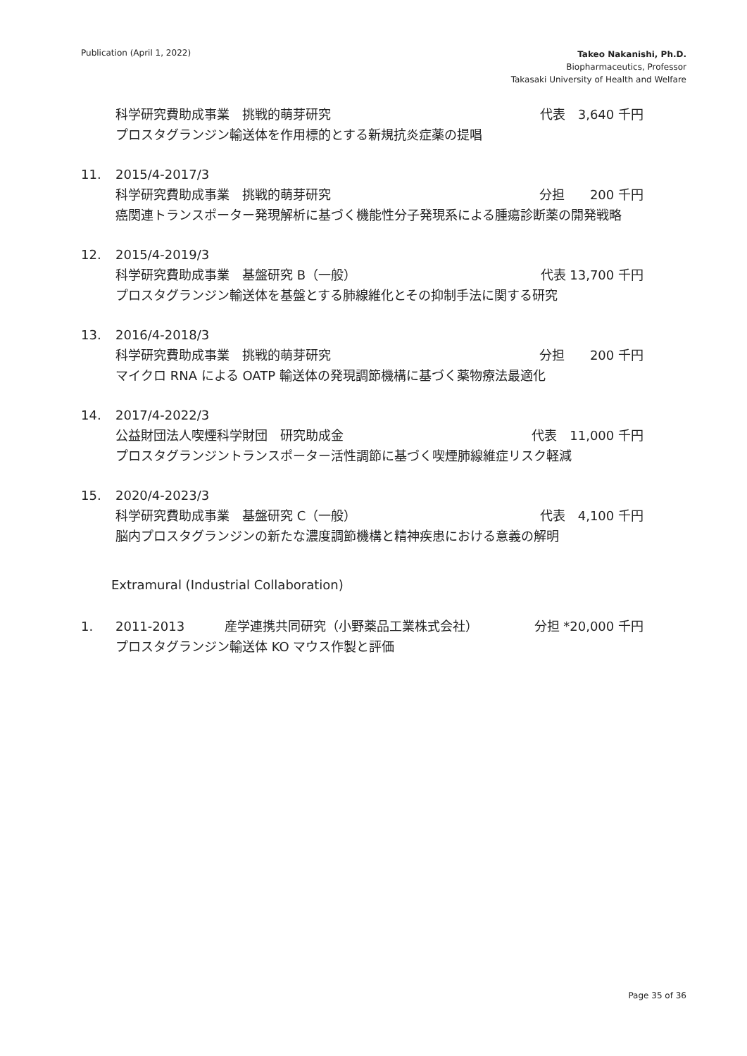Publication (April 1, 2022)
Takeo Nakanishi, Ph.D.
Biopharmaceutics, Professor
Takasaki University of Health and Welfare
科学研究費助成事業　挑戦的萌芽研究 代表　3,640 千円
プロスタグランジン輸送体を作用標的とする新規抗炎症薬の提唱
11. 2015/4-2017/3
科学研究費助成事業　挑戦的萌芽研究 分担　　200 千円
癌関連トランスポーター発現解析に基づく機能性分子発現系による腫瘍診断薬の開発戦略
12. 2015/4-2019/3
科学研究費助成事業　基盤研究 B（一般） 代表 13,700 千円
プロスタグランジン輸送体を基盤とする肺線維化とその抑制手法に関する研究
13. 2016/4-2018/3
科学研究費助成事業　挑戦的萌芽研究 分担　　200 千円
マイクロ RNA による OATP 輸送体の発現調節機構に基づく薬物療法最適化
14. 2017/4-2022/3
公益財団法人喫煙科学財団　研究助成金 代表　11,000 千円
プロスタグランジントランスポーター活性調節に基づく喫煙肺線維症リスク軽減
15. 2020/4-2023/3
科学研究費助成事業　基盤研究 C（一般） 代表　4,100 千円
脳内プロスタグランジンの新たな濃度調節機構と精神疾患における意義の解明
Extramural (Industrial Collaboration)
1. 2011-2013 産学連携共同研究（小野薬品工業株式会社） 分担 *20,000 千円
プロスタグランジン輸送体 KO マウス作製と評価
Page 35 of 36